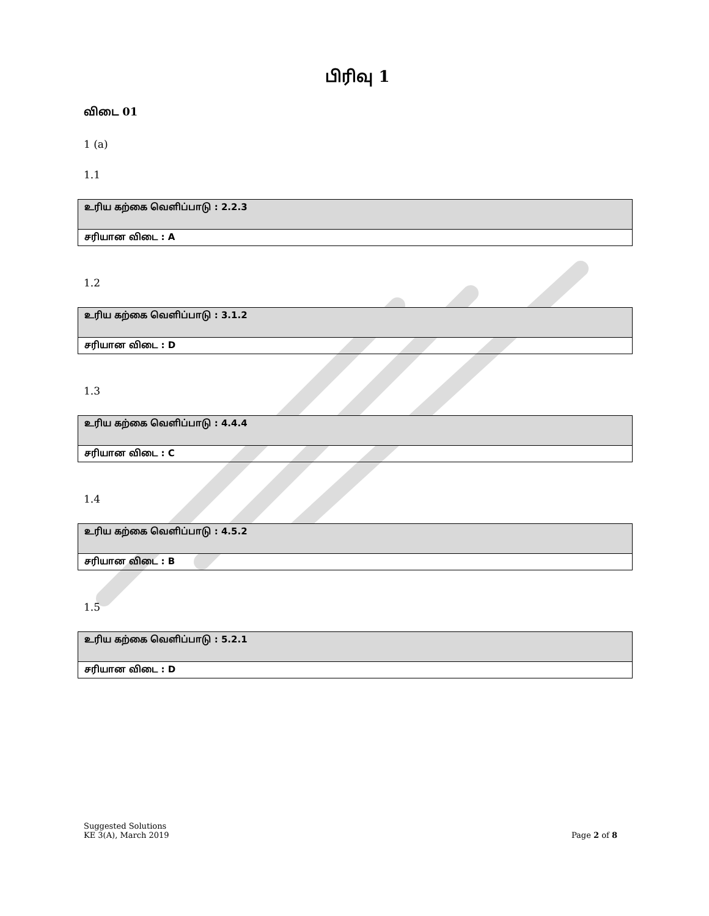பிரிவு 1
விடை 01
1 (a)
1.1
| உரிய கற்கை வெளிப்பாடு : 2.2.3 |
| சரியான விடை : A |
1.2
| உரிய கற்கை வெளிப்பாடு : 3.1.2 |
| சரியான விடை : D |
1.3
| உரிய கற்கை வெளிப்பாடு : 4.4.4 |
| சரியான விடை : C |
1.4
| உரிய கற்கை வெளிப்பாடு : 4.5.2 |
| சரியான விடை : B |
1.5
| உரிய கற்கை வெளிப்பாடு : 5.2.1 |
| சரியான விடை : D |
Suggested Solutions
KE 3(A), March 2019
Page 2 of 8